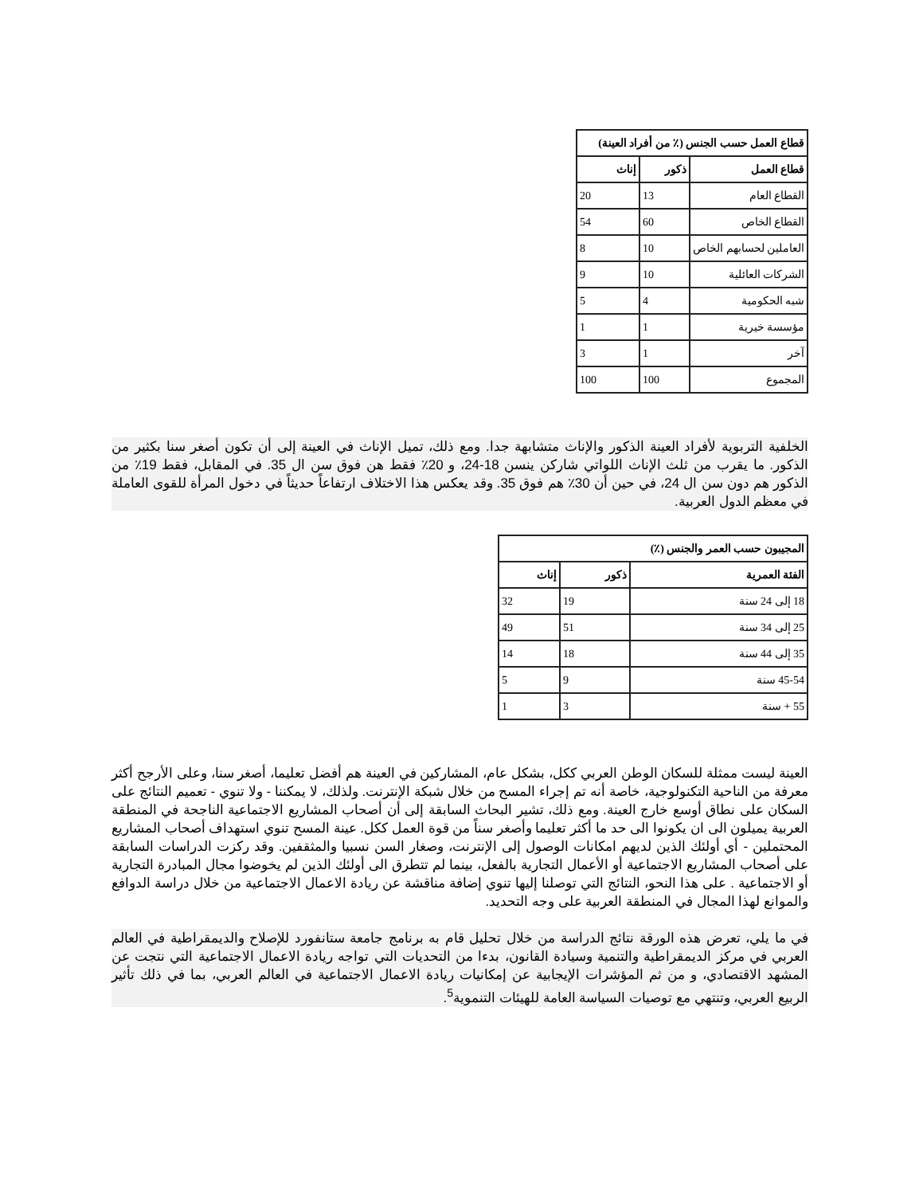| قطاع العمل حسب الجنس (٪ من أفراد العينة) | | |
| --- | --- | --- |
| قطاع العمل | ذكور | إناث |
| القطاع العام | 13 | 20 |
| القطاع الخاص | 60 | 54 |
| العاملين لحسابهم الخاص | 10 | 8 |
| الشركات العائلية | 10 | 9 |
| شبه الحكومية | 4 | 5 |
| مؤسسة خيرية | 1 | 1 |
| آخر | 1 | 3 |
| المجموع | 100 | 100 |
الخلفية التربوية لأفراد العينة الذكور والإناث متشابهة جدا. ومع ذلك، تميل الإناث في العينة إلى أن تكون أصغر سنا بكثير من الذكور. ما يقرب من ثلث الإناث اللواتي شاركن ينسن 18-24، و 20٪ فقط هن فوق سن ال 35. في المقابل، فقط 19٪ من الذكور هم دون سن ال 24، في حين أن 30٪ هم فوق 35. وقد يعكس هذا الاختلاف ارتفاعاً حديثاً في دخول المرأة للقوى العاملة في معظم الدول العربية.
| المجيبون حسب العمر والجنس (٪) | | |
| --- | --- | --- |
| الفئة العمرية | ذكور | إناث |
| 18 إلى 24 سنة | 19 | 32 |
| 25 إلى 34 سنة | 51 | 49 |
| 35 إلى 44 سنة | 18 | 14 |
| 45-54 سنة | 9 | 5 |
| 55 + سنة | 3 | 1 |
العينة ليست ممثلة للسكان الوطن العربي ككل، بشكل عام، المشاركين في العينة هم أفضل تعليما، أصغر سنا، وعلى الأرجح أكثر معرفة من الناحية التكنولوجية، خاصة أنه تم إجراء المسح من خلال شبكة الإنترنت. ولذلك، لا يمكننا - ولا تنوي - تعميم النتائج على السكان على نطاق أوسع خارج العينة. ومع ذلك، تشير البحاث السابقة إلى أن أصحاب المشاريع الاجتماعية الناجحة في المنطقة العربية يميلون الى ان يكونوا الى حد ما أكثر تعليما وأصغر سناً من قوة العمل ككل. عينة المسح تنوي استهداف أصحاب المشاريع المحتملين - أي أولئك الذين لديهم امكانات الوصول إلى الإنترنت، وصغار السن نسبيا والمثقفين. وقد ركزت الدراسات السابقة على أصحاب المشاريع الاجتماعية أو الأعمال التجارية بالفعل، بينما لم تتطرق الى أولئك الذين لم يخوضوا مجال المبادرة التجارية أو الاجتماعية . على هذا النحو، النتائج التي توصلنا إليها تنوي إضافة مناقشة عن ريادة الاعمال الاجتماعية من خلال دراسة الدوافع والموانع لهذا المجال في المنطقة العربية على وجه التحديد.
في ما يلي، تعرض هذه الورقة نتائج الدراسة من خلال تحليل قام به برنامج جامعة ستانفورد للإصلاح والديمقراطية في العالم العربي في مركز الديمقراطية والتنمية وسيادة القانون، بدءا من التحديات التي تواجه ريادة الاعمال الاجتماعية التي نتجت عن المشهد الاقتصادي، و من ثم المؤشرات الإيجابية عن إمكانيات ريادة الاعمال الاجتماعية في العالم العربي، بما في ذلك تأثير الربيع العربي، وتنتهي مع توصيات السياسة العامة للهيئات التنموية<sup>5</sup>.